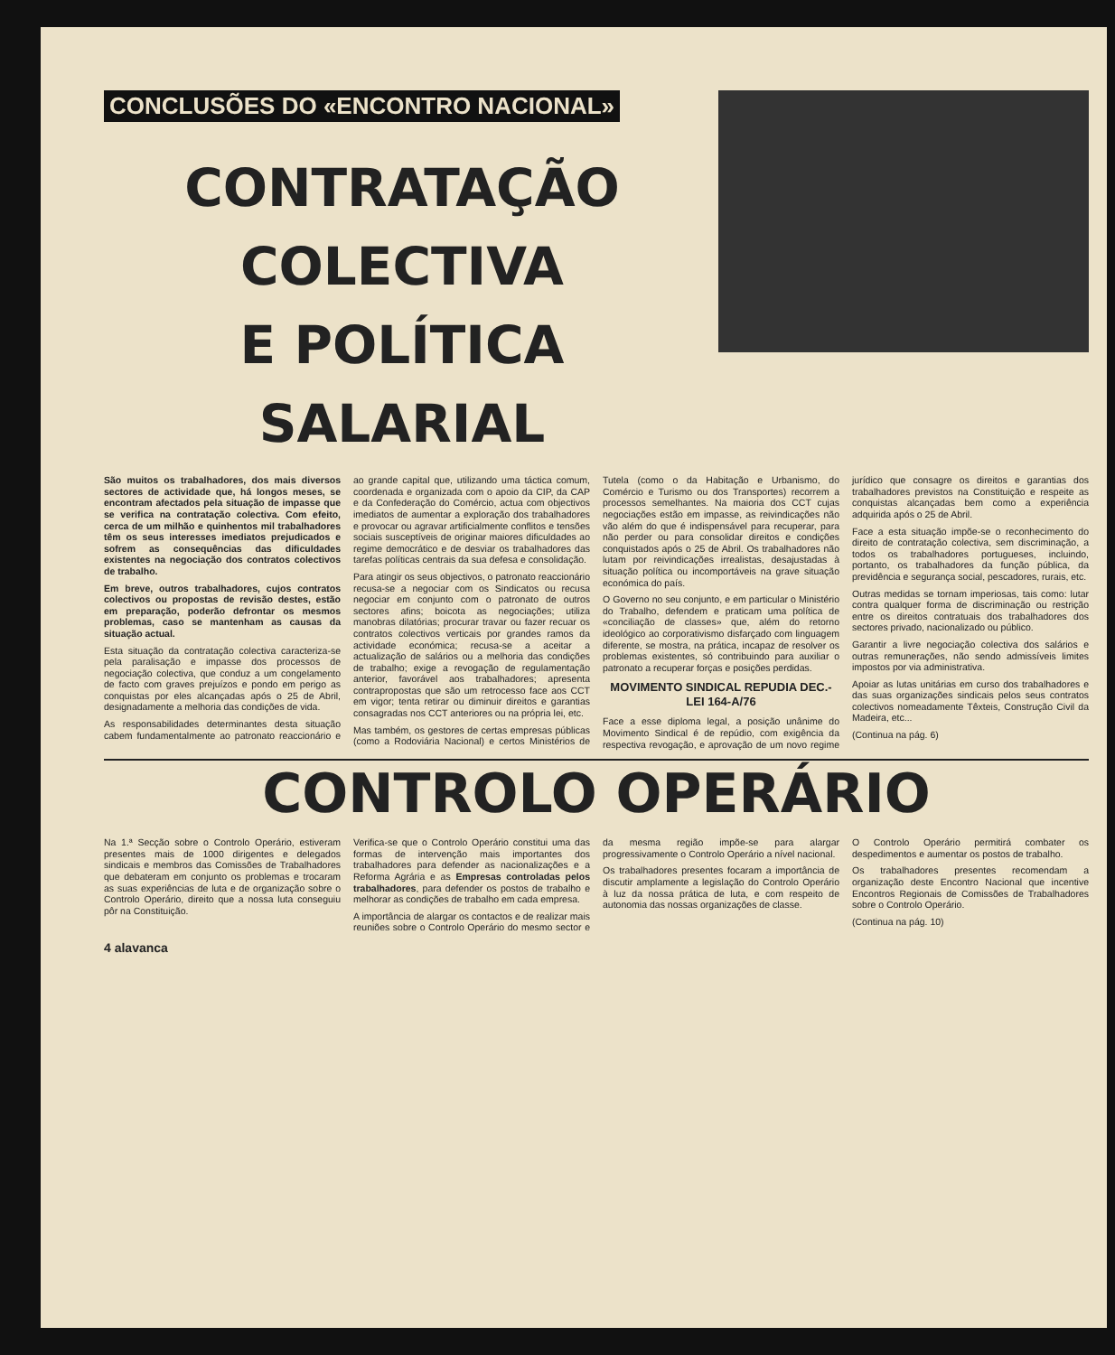CONCLUSÕES DO «ENCONTRO NACIONAL»
CONTRATAÇÃO COLECTIVA
E POLÍTICA SALARIAL
São muitos os trabalhadores, dos mais diversos sectores de actividade que, há longos meses, se encontram afectados pela situação de impasse que se verifica na contratação colectiva. Com efeito, cerca de um milhão e quinhentos mil trabalhadores têm os seus interesses imediatos prejudicados e sofrem as consequências das dificuldades existentes na negociação dos contratos colectivos de trabalho.
Em breve, outros trabalhadores, cujos contratos colectivos ou propostas de revisão destes, estão em preparação, poderão defrontar os mesmos problemas, caso se mantenham as causas da situação actual.
Esta situação da contratação colectiva caracteriza-se pela paralisação e impasse dos processos de negociação colectiva, que conduz a um congelamento de facto com graves prejuízos e pondo em perigo as conquistas por eles alcançadas após o 25 de Abril, designadamente a melhoria das condições de vida.
As responsabilidades determinantes desta situação cabem fundamentalmente ao patronato reaccionário e ao grande capital que, utilizando uma táctica comum, coordenada e organizada com o apoio da CIP, da CAP e da Confederação do Comércio, actua com objectivos imediatos de aumentar a exploração dos trabalhadores e provocar ou agravar artificialmente conflitos e tensões sociais susceptíveis de originar maiores dificuldades ao regime democrático e de desviar os trabalhadores das tarefas políticas centrais da sua defesa e consolidação.
Para atingir os seus objectivos, o patronato reaccionário recusa-se a negociar com os Sindicatos ou recusa negociar em conjunto com o patronato de outros sectores afins; boicota as negociações; utiliza manobras dilatórias; procurar travar ou fazer recuar os contratos colectivos verticais por grandes ramos da actividade económica; recusa-se a aceitar a actualização de salários ou a melhoria das condições de trabalho; exige a revogação de regulamentação anterior, favorável aos trabalhadores; apresenta contrapropostas que são um retrocesso face aos CCT em vigor; tenta retirar ou diminuir direitos e garantias consagradas nos CCT anteriores ou na própria lei, etc.
Mas também, os gestores de certas empresas públicas (como a Rodoviária Nacional) e certos Ministérios de Tutela (como o da Habitação e Urbanismo, do Comércio e Turismo ou dos Transportes) recorrem a processos semelhantes. Na maioria dos CCT cujas negociações estão em impasse, as reivindicações não vão além do que é indispensável para recuperar, para não perder ou para consolidar direitos e condições conquistados após o 25 de Abril. Os trabalhadores não lutam por reivindicações irrealistas, desajustadas à situação política ou incomportáveis na grave situação económica do país.
O Governo no seu conjunto, e em particular o Ministério do Trabalho, defendem e praticam uma política de «conciliação de classes» que, além do retorno ideológico ao corporativismo disfarçado com linguagem diferente, se mostra, na prática, incapaz de resolver os problemas existentes, só contribuindo para auxiliar o patronato a recuperar forças e posições perdidas.
MOVIMENTO SINDICAL REPUDIA DEC.-LEI 164-A/76
Face a esse diploma legal, a posição unânime do Movimento Sindical é de repúdio, com exigência da respectiva revogação, e aprovação de um novo regime jurídico que consagre os direitos e garantias dos trabalhadores previstos na Constituição e respeite as conquistas alcançadas bem como a experiência adquirida após o 25 de Abril.
Face a esta situação impõe-se o reconhecimento do direito de contratação colectiva, sem discriminação, a todos os trabalhadores portugueses, incluindo, portanto, os trabalhadores da função pública, da previdência e segurança social, pescadores, rurais, etc.
Outras medidas se tornam imperiosas, tais como: lutar contra qualquer forma de discriminação ou restrição entre os direitos contratuais dos trabalhadores dos sectores privado, nacionalizado ou público.
Garantir a livre negociação colectiva dos salários e outras remunerações, não sendo admissíveis limites impostos por via administrativa.
Apoiar as lutas unitárias em curso dos trabalhadores e das suas organizações sindicais pelos seus contratos colectivos nomeadamente Têxteis, Construção Civil da Madeira, etc...
(Continua na pág. 6)
CONTROLO OPERÁRIO
Na 1.ª Secção sobre o Controlo Operário, estiveram presentes mais de 1000 dirigentes e delegados sindicais e membros das Comissões de Trabalhadores que debateram em conjunto os problemas e trocaram as suas experiências de luta e de organização sobre o Controlo Operário, direito que a nossa luta conseguiu pôr na Constituição.
Verifica-se que o Controlo Operário constitui uma das formas de intervenção mais importantes dos trabalhadores para defender as nacionalizações e a Reforma Agrária e as Empresas controladas pelos trabalhadores, para defender os postos de trabalho e melhorar as condições de trabalho em cada empresa.
A importância de alargar os contactos e de realizar mais reuniões sobre o Controlo Operário do mesmo sector e da mesma região impõe-se para alargar progressivamente o Controlo Operário a nível nacional.
Os trabalhadores presentes focaram a importância de discutir amplamente a legislação do Controlo Operário à luz da nossa prática de luta, e com respeito de autonomia das nossas organizações de classe.
O Controlo Operário permitirá combater os despedimentos e aumentar os postos de trabalho.
Os trabalhadores presentes recomendam a organização deste Encontro Nacional que incentive Encontros Regionais de Comissões de Trabalhadores sobre o Controlo Operário.
(Continua na pág. 10)
4 alavanca